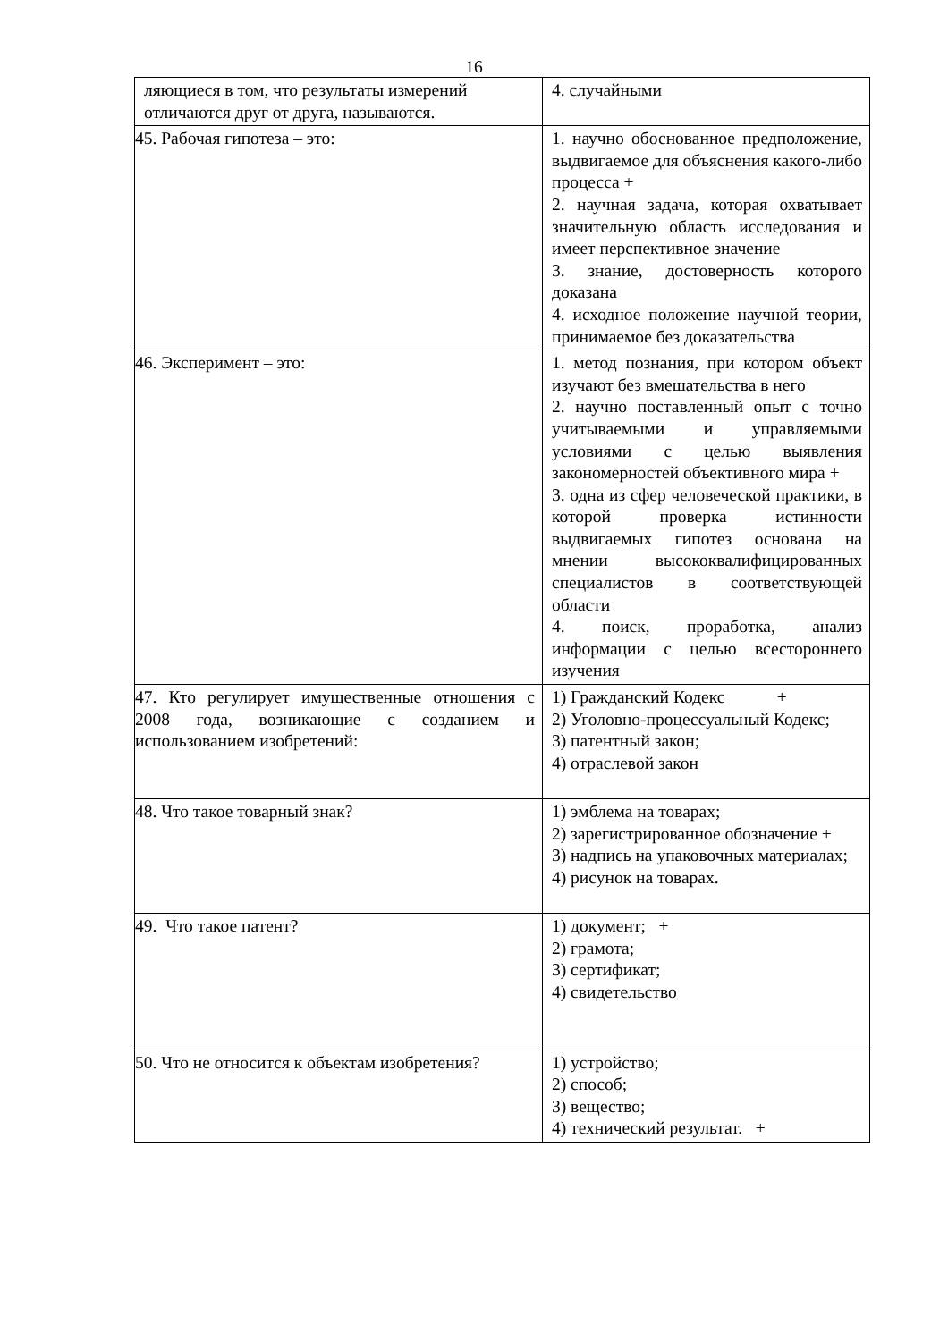16
| ляющиеся в том, что результаты измерений отличаются друг от друга, называются. | 4. случайными |
| 45. Рабочая гипотеза – это: | 1. научно обоснованное предположение, выдвигаемое для объяснения какого-либо процесса + 2. научная задача, которая охватывает значительную область исследования и имеет перспективное значение 3. знание, достоверность которого доказана 4. исходное положение научной теории, принимаемое без доказательства |
| 46. Эксперимент – это: | 1. метод познания, при котором объект изучают без вмешательства в него 2. научно поставленный опыт с точно учитываемыми и управляемыми условиями с целью выявления закономерностей объективного мира + 3. одна из сфер человеческой практики, в которой проверка истинности выдвигаемых гипотез основана на мнении высококвалифицированных специалистов в соответствующей области 4. поиск, проработка, анализ информации с целью всестороннего изучения |
| 47. Кто регулирует имущественные отношения с 2008 года, возникающие с созданием и использованием изобретений: | 1) Гражданский Кодекс + 2) Уголовно-процессуальный Кодекс; 3) патентный закон; 4) отраслевой закон |
| 48. Что такое товарный знак? | 1) эмблема на товарах; 2) зарегистрированное обозначение + 3) надпись на упаковочных материалах; 4) рисунок на товарах. |
| 49. Что такое патент? | 1) документ; + 2) грамота; 3) сертификат; 4) свидетельство |
| 50. Что не относится к объектам изобретения? | 1) устройство; 2) способ; 3) вещество; 4) технический результат. + |